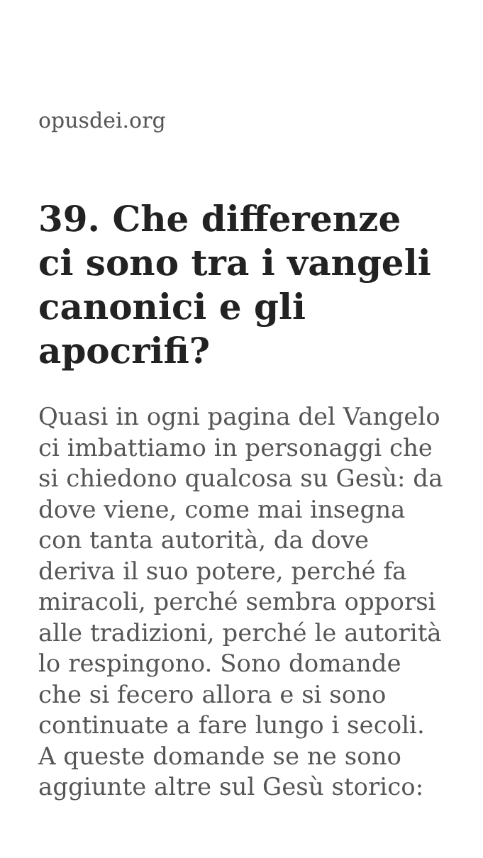opusdei.org
39. Che differenze ci sono tra i vangeli canonici e gli apocrifi?
Quasi in ogni pagina del Vangelo ci imbattiamo in personaggi che si chiedono qualcosa su Gesù: da dove viene, come mai insegna con tanta autorità, da dove deriva il suo potere, perché fa miracoli, perché sembra opporsi alle tradizioni, perché le autorità lo respingono. Sono domande che si fecero allora e si sono continuate a fare lungo i secoli. A queste domande se ne sono aggiunte altre sul Gesù storico: